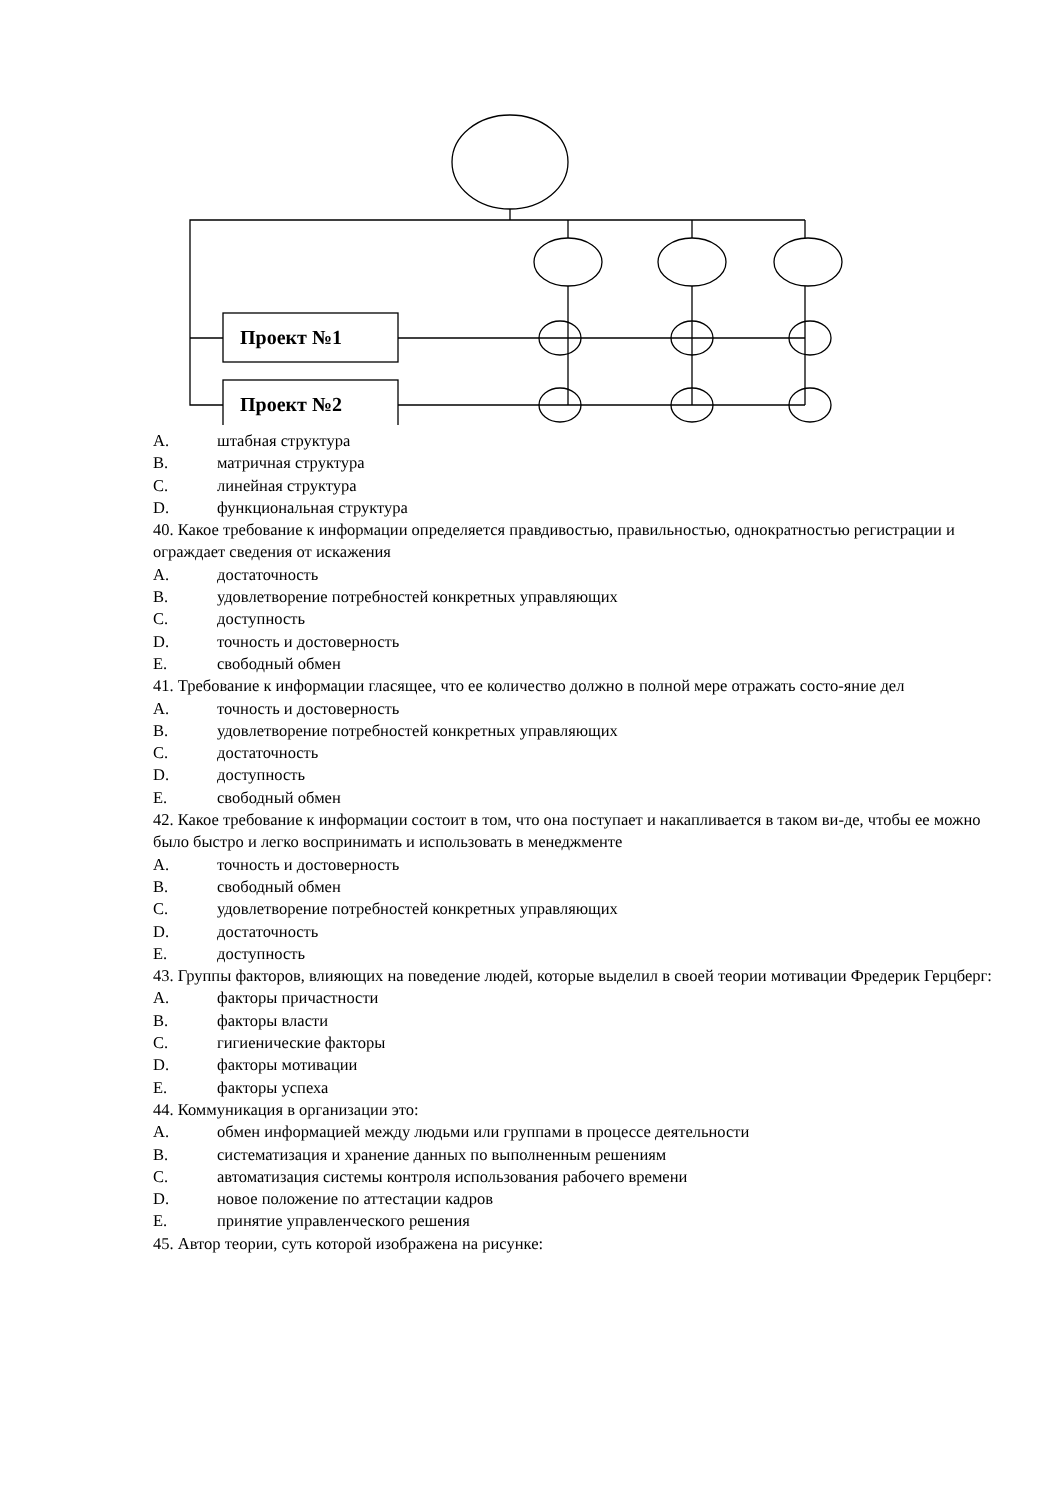Проект №1
Проект №2
A. штабная структура
B. матричная структура
C. линейная структура
D. функциональная структура
40. Какое требование к информации определяется правдивостью, правильностью, однократностью регистрации и ограждает сведения от искажения
A. достаточность
B. удовлетворение потребностей конкретных управляющих
C. доступность
D. точность и достоверность
E. свободный обмен
41. Требование к информации гласящее, что ее количество должно в полной мере отражать состо-яние дел
A. точность и достоверность
B. удовлетворение потребностей конкретных управляющих
C. достаточность
D. доступность
E. свободный обмен
42. Какое требование к информации состоит в том, что она поступает и накапливается в таком ви-де, чтобы ее можно было быстро и легко воспринимать и использовать в менеджменте
A. точность и достоверность
B. свободный обмен
C. удовлетворение потребностей конкретных управляющих
D. достаточность
E. доступность
43. Группы факторов, влияющих на поведение людей, которые выделил в своей теории мотивации Фредерик Герцберг:
A. факторы причастности
B. факторы власти
C. гигиенические факторы
D. факторы мотивации
E. факторы успеха
44. Коммуникация в организации это:
A. обмен информацией между людьми или группами в процессе деятельности
B. систематизация и хранение данных по выполненным решениям
C. автоматизация системы контроля использования рабочего времени
D. новое положение по аттестации кадров
E. принятие управленческого решения
45. Автор теории, суть которой изображена на рисунке: